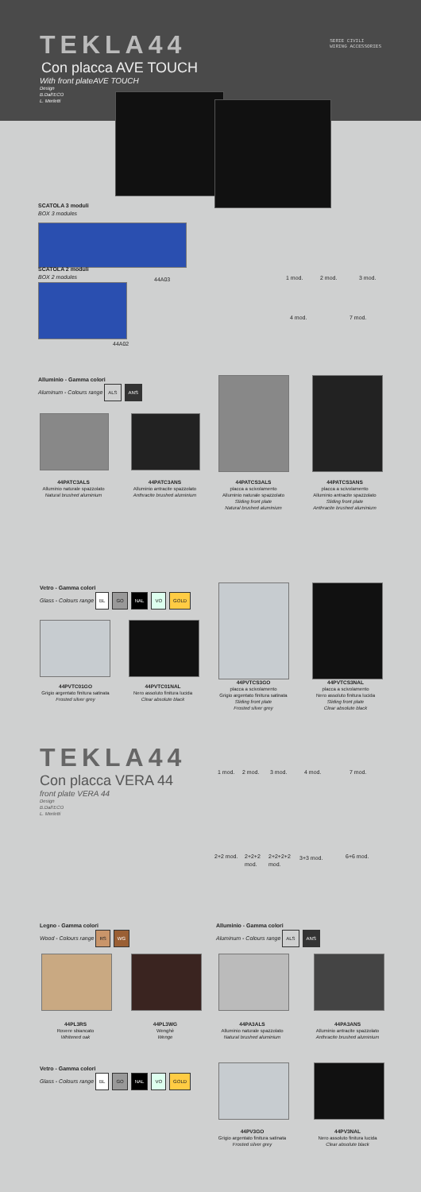TEKLA44
Con placca AVE TOUCH
With front plateAVE TOUCH
Design
B.Dall'ECO
L. Merletti
SERIE CIVILI
WIRING ACCESSORIES
SCATOLA 3 moduli
BOX 3 modules
44A03
SCATOLA 2 moduli
BOX 2 modules
44A02
1 mod. 2 mod. 3 mod.
4 mod. 7 mod.
Alluminio - Gamma colori
Aluminum - Colours range ALS ANS
44PATC3ALS
Alluminio naturale spazzolato
Natural brushed aluminium
44PATC3ANS
Alluminio antracite spazzolato
Anthracite brushed aluminium
44PATCS3ALS
placca a scivolamento
Alluminio naturale spazzolato
Sliding front plate
Natural brushed aluminium
44PATCS3ANS
placca a scivolamento
Alluminio antracite spazzolato
Sliding front plate
Anthracite brushed aluminium
Vetro - Gamma colori
Glass - Colours range BL GO NAL VO GOLD
44PVTC01GO
Grigio argentato finitura satinata
Frosted silver grey
44PVTC01NAL
Nero assoluto finitura lucida
Clear absolute black
44PVTCS3GO
placca a scivolamento
Grigio argentato finitura satinata
Sliding front plate
Frosted silver grey
44PVTCS3NAL
placca a scivolamento
Nero assoluto finitura lucida
Sliding front plate
Clear absolute black
TEKLA44
Con placca VERA 44
front plate VERA 44
Design
B.Dall'ECO
L. Merletti
1 mod. 2 mod. 3 mod. 4 mod. 7 mod.
2+2 mod.
2+2+2
mod.
2+2+2+2
mod.
3+3 mod. 6+6 mod.
Legno - Gamma colori
Wood - Colours range RS WG
Alluminio - Gamma colori
Aluminum - Colours range ALS ANS
44PL3RS
Rovere sbiancato
Whitened oak
44PL3WG
Wenghè
Wenge
44PA3ALS
Alluminio naturale spazzolato
Natural brushed aluminium
44PA3ANS
Alluminio antracite spazzolato
Anthracite brushed aluminium
Vetro - Gamma colori
Glass - Colours range BL GO NAL VO GOLD
44PV3GO
Grigio argentato finitura satinata
Frosted silver grey
44PV3NAL
Nero assoluto finitura lucida
Clear absolute black